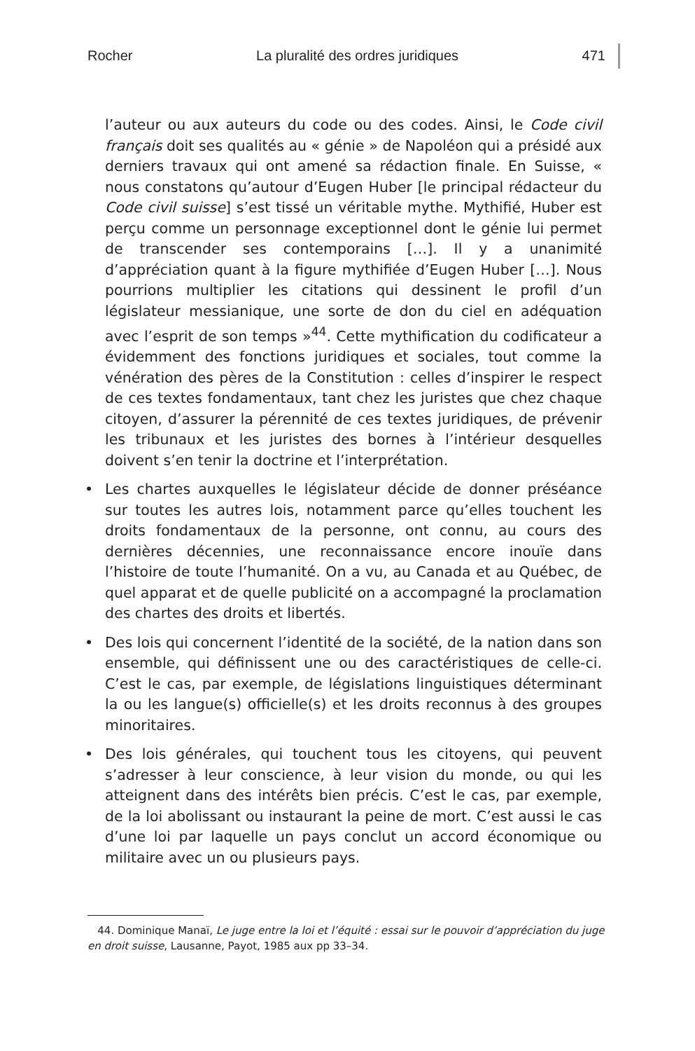Rocher La pluralité des ordres juridiques 471
l’auteur ou aux auteurs du code ou des codes. Ainsi, le Code civil français doit ses qualités au « génie » de Napoléon qui a présidé aux derniers travaux qui ont amené sa rédaction finale. En Suisse, « nous constatons qu’autour d’Eugen Huber [le principal rédacteur du Code civil suisse] s’est tissé un véritable mythe. Mythifié, Huber est perçu comme un personnage exceptionnel dont le génie lui permet de transcender ses contemporains […]. Il y a unanimité d’appréciation quant à la figure mythifiée d’Eugen Huber […]. Nous pourrions multiplier les citations qui dessinent le profil d’un législateur messianique, une sorte de don du ciel en adéquation avec l’esprit de son temps »<sup>44</sup>. Cette mythification du codificateur a évidemment des fonctions juridiques et sociales, tout comme la vénération des pères de la Constitution : celles d’inspirer le respect de ces textes fondamentaux, tant chez les juristes que chez chaque citoyen, d’assurer la pérennité de ces textes juridiques, de prévenir les tribunaux et les juristes des bornes à l’intérieur desquelles doivent s’en tenir la doctrine et l’interprétation.
• Les chartes auxquelles le législateur décide de donner préséance sur toutes les autres lois, notamment parce qu’elles touchent les droits fondamentaux de la personne, ont connu, au cours des dernières décennies, une reconnaissance encore inouïe dans l’histoire de toute l’humanité. On a vu, au Canada et au Québec, de quel apparat et de quelle publicité on a accompagné la proclamation des chartes des droits et libertés.
• Des lois qui concernent l’identité de la société, de la nation dans son ensemble, qui définissent une ou des caractéristiques de celle-ci. C’est le cas, par exemple, de législations linguistiques déterminant la ou les langue(s) officielle(s) et les droits reconnus à des groupes minoritaires.
• Des lois générales, qui touchent tous les citoyens, qui peuvent s’adresser à leur conscience, à leur vision du monde, ou qui les atteignent dans des intérêts bien précis. C’est le cas, par exemple, de la loi abolissant ou instaurant la peine de mort. C’est aussi le cas d’une loi par laquelle un pays conclut un accord économique ou militaire avec un ou plusieurs pays.
44. Dominique Manaï, Le juge entre la loi et l’équité : essai sur le pouvoir d’appréciation du juge en droit suisse, Lausanne, Payot, 1985 aux pp 33–34.